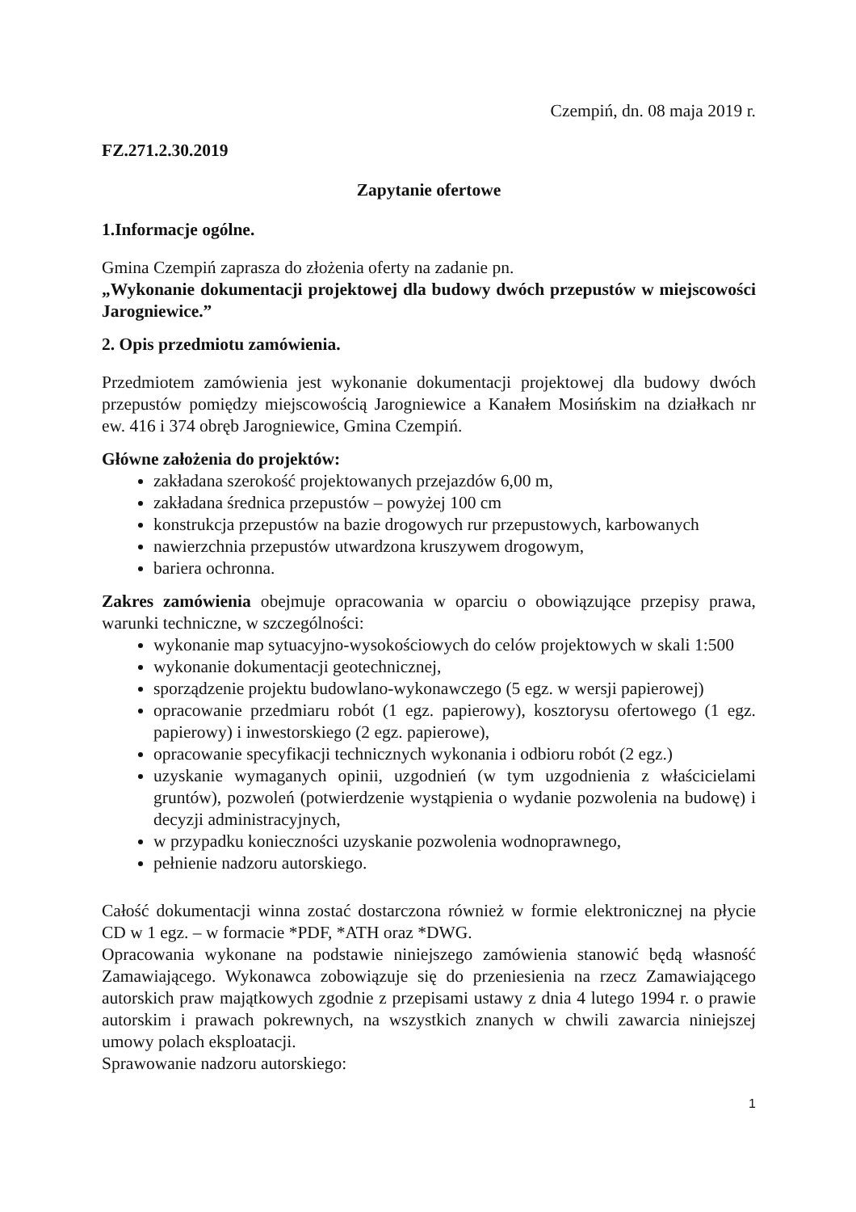Czempiń, dn. 08 maja 2019 r.
FZ.271.2.30.2019
Zapytanie ofertowe
1.Informacje ogólne.
Gmina Czempiń zaprasza do złożenia oferty na zadanie pn.
„Wykonanie dokumentacji projektowej dla budowy dwóch przepustów w miejscowości Jarogniewice.”
2. Opis przedmiotu zamówienia.
Przedmiotem zamówienia jest wykonanie dokumentacji projektowej dla budowy dwóch przepustów pomiędzy miejscowością Jarogniewice a Kanałem Mosińskim na działkach nr ew. 416 i 374 obręb Jarogniewice, Gmina Czempiń.
Główne założenia do projektów:
zakładana szerokość projektowanych przejazdów 6,00 m,
zakładana średnica przepustów – powyżej 100 cm
konstrukcja przepustów na bazie drogowych rur przepustowych, karbowanych
nawierzchnia przepustów utwardzona kruszywem drogowym,
bariera ochronna.
Zakres zamówienia obejmuje opracowania w oparciu o obowiązujące przepisy prawa, warunki techniczne, w szczególności:
wykonanie map sytuacyjno-wysokościowych do celów projektowych w skali 1:500
wykonanie dokumentacji geotechnicznej,
sporządzenie projektu budowlano-wykonawczego (5 egz. w wersji papierowej)
opracowanie przedmiaru robót (1 egz. papierowy), kosztorysu ofertowego (1 egz. papierowy) i inwestorskiego (2 egz. papierowe),
opracowanie specyfikacji technicznych wykonania i odbioru robót (2 egz.)
uzyskanie wymaganych opinii, uzgodnień (w tym uzgodnienia z właścicielami gruntów), pozwoleń (potwierdzenie wystąpienia o wydanie pozwolenia na budowę) i decyzji administracyjnych,
w przypadku konieczności uzyskanie pozwolenia wodnoprawnego,
pełnienie nadzoru autorskiego.
Całość dokumentacji winna zostać dostarczona również w formie elektronicznej na płycie CD w 1 egz. – w formacie *PDF, *ATH oraz *DWG.
Opracowania wykonane na podstawie niniejszego zamówienia stanowić będą własność Zamawiającego. Wykonawca zobowiązuje się do przeniesienia na rzecz Zamawiającego autorskich praw majątkowych zgodnie z przepisami ustawy z dnia 4 lutego 1994 r. o prawie autorskim i prawach pokrewnych, na wszystkich znanych w chwili zawarcia niniejszej umowy polach eksploatacji.
Sprawowanie nadzoru autorskiego:
1